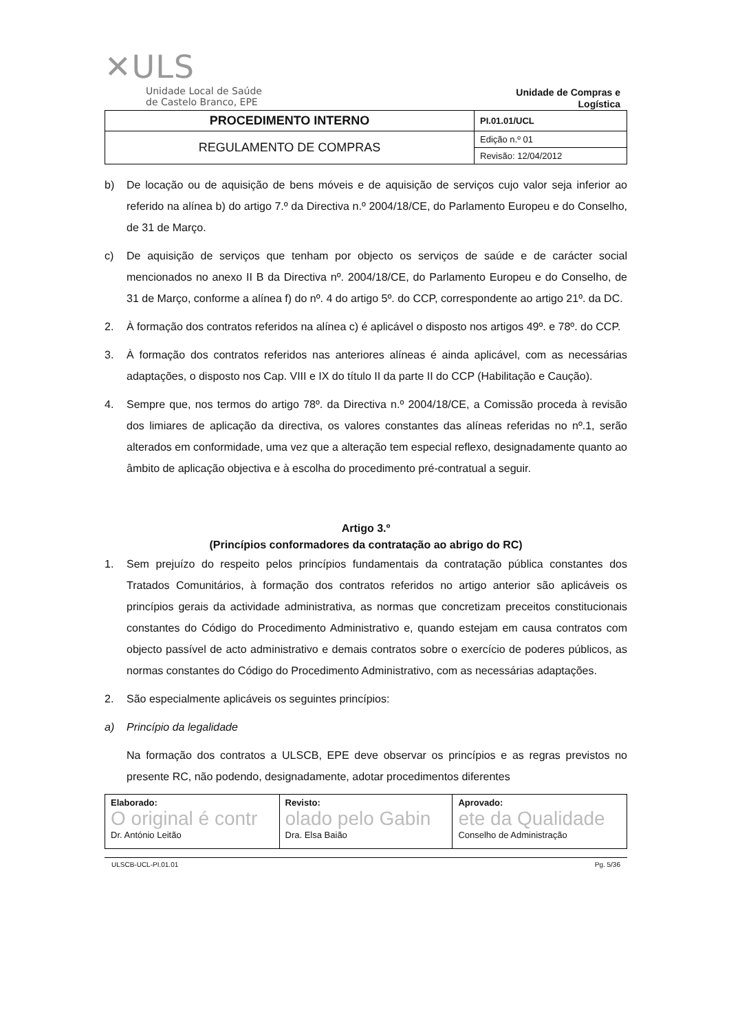✕ULS
Unidade Local de Saúde
de Castelo Branco, EPE
Unidade de Compras e
Logística
| PROCEDIMENTO INTERNO | PI.01.01/UCL |
| REGULAMENTO DE COMPRAS | Edição n.º 01 |
| | Revisão: 12/04/2012 |
b) De locação ou de aquisição de bens móveis e de aquisição de serviços cujo valor seja inferior ao referido na alínea b) do artigo 7.º da Directiva n.º 2004/18/CE, do Parlamento Europeu e do Conselho, de 31 de Março.
c) De aquisição de serviços que tenham por objecto os serviços de saúde e de carácter social mencionados no anexo II B da Directiva nº. 2004/18/CE, do Parlamento Europeu e do Conselho, de 31 de Março, conforme a alínea f) do nº. 4 do artigo 5º. do CCP, correspondente ao artigo 21º. da DC.
2. À formação dos contratos referidos na alínea c) é aplicável o disposto nos artigos 49º. e 78º. do CCP.
3. À formação dos contratos referidos nas anteriores alíneas é ainda aplicável, com as necessárias adaptações, o disposto nos Cap. VIII e IX do título II da parte II do CCP (Habilitação e Caução).
4. Sempre que, nos termos do artigo 78º. da Directiva n.º 2004/18/CE, a Comissão proceda à revisão dos limiares de aplicação da directiva, os valores constantes das alíneas referidas no nº.1, serão alterados em conformidade, uma vez que a alteração tem especial reflexo, designadamente quanto ao âmbito de aplicação objectiva e à escolha do procedimento pré-contratual a seguir.
Artigo 3.º
(Princípios conformadores da contratação ao abrigo do RC)
1. Sem prejuízo do respeito pelos princípios fundamentais da contratação pública constantes dos Tratados Comunitários, à formação dos contratos referidos no artigo anterior são aplicáveis os princípios gerais da actividade administrativa, as normas que concretizam preceitos constitucionais constantes do Código do Procedimento Administrativo e, quando estejam em causa contratos com objecto passível de acto administrativo e demais contratos sobre o exercício de poderes públicos, as normas constantes do Código do Procedimento Administrativo, com as necessárias adaptações.
2. São especialmente aplicáveis os seguintes princípios:
a) Princípio da legalidade
Na formação dos contratos a ULSCB, EPE deve observar os princípios e as regras previstos no presente RC, não podendo, designadamente, adotar procedimentos diferentes
| Elaborado: O original é contr Dr. António Leitão | Revisto: olado pelo Gabin Dra. Elsa Baião | Aprovado: ete da Qualidade Conselho de Administração |
ULSCB-UCL-PI.01.01 Pg. 5/36